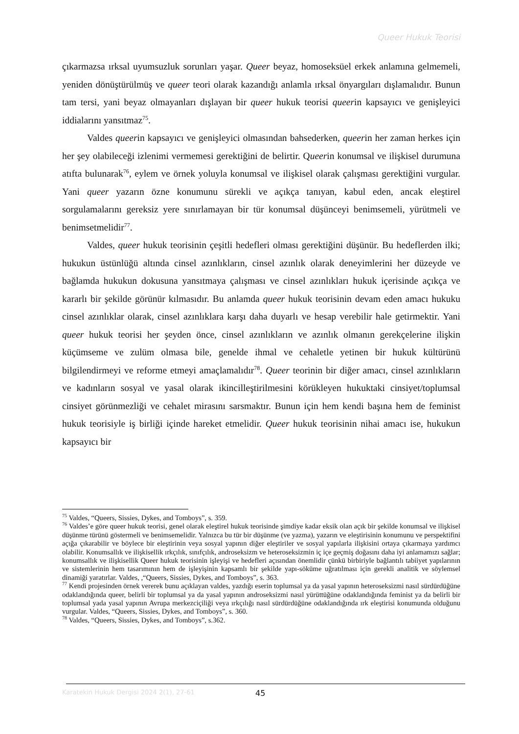Queer Hukuk Teorisi
çıkarmazsa ırksal uyumsuzluk sorunları yaşar. Queer beyaz, homoseksüel erkek anlamına gelmemeli, yeniden dönüştürülmüş ve queer teori olarak kazandığı anlamla ırksal önyargıları dışlamalıdır. Bunun tam tersi, yani beyaz olmayanları dışlayan bir queer hukuk teorisi queerin kapsayıcı ve genişleyici iddialarını yansıtmaz<sup>75</sup>.
Valdes queerin kapsayıcı ve genişleyici olmasından bahsederken, queerin her zaman herkes için her şey olabileceği izlenimi vermemesi gerektiğini de belirtir. Queerin konumsal ve ilişkisel durumuna atıfta bulunarak<sup>76</sup>, eylem ve örnek yoluyla konumsal ve ilişkisel olarak çalışması gerektiğini vurgular. Yani queer yazarın özne konumunu sürekli ve açıkça tanıyan, kabul eden, ancak eleştirel sorgulamalarını gereksiz yere sınırlamayan bir tür konumsal düşünceyi benimsemeli, yürütmeli ve benimsetmelidir<sup>77</sup>.
Valdes, queer hukuk teorisinin çeşitli hedefleri olması gerektiğini düşünür. Bu hedeflerden ilki; hukukun üstünlüğü altında cinsel azınlıkların, cinsel azınlık olarak deneyimlerini her düzeyde ve bağlamda hukukun dokusuna yansıtmaya çalışması ve cinsel azınlıkları hukuk içerisinde açıkça ve kararlı bir şekilde görünür kılmasıdır. Bu anlamda queer hukuk teorisinin devam eden amacı hukuku cinsel azınlıklar olarak, cinsel azınlıklara karşı daha duyarlı ve hesap verebilir hale getirmektir. Yani queer hukuk teorisi her şeyden önce, cinsel azınlıkların ve azınlık olmanın gerekçelerine ilişkin küçümseme ve zulüm olmasa bile, genelde ihmal ve cehaletle yetinen bir hukuk kültürünü bilgilendirmeyi ve reforme etmeyi amaçlamalıdır<sup>78</sup>. Queer teorinin bir diğer amacı, cinsel azınlıkların ve kadınların sosyal ve yasal olarak ikincilleştirilmesini körükleyen hukuktaki cinsiyet/toplumsal cinsiyet görünmezliği ve cehalet mirasını sarsmaktır. Bunun için hem kendi başına hem de feminist hukuk teorisiyle iş birliği içinde hareket etmelidir. Queer hukuk teorisinin nihai amacı ise, hukukun kapsayıcı bir
<sup>75</sup> Valdes, “Queers, Sissies, Dykes, and Tomboys”, s. 359.
<sup>76</sup> Valdes’e göre queer hukuk teorisi, genel olarak eleştirel hukuk teorisinde şimdiye kadar eksik olan açık bir şekilde konumsal ve ilişkisel düşünme türünü göstermeli ve benimsemelidir. Yalnızca bu tür bir düşünme (ve yazma), yazarın ve eleştirisinin konumunu ve perspektifini açığa çıkarabilir ve böylece bir eleştirinin veya sosyal yapının diğer eleştiriler ve sosyal yapılarla ilişkisini ortaya çıkarmaya yardımcı olabilir. Konumsallık ve ilişkisellik ırkçılık, sınıfçılık, androseksizm ve heteroseksizmin iç içe geçmiş doğasını daha iyi anlamamızı sağlar; konumsallık ve ilişkisellik Queer hukuk teorisinin işleyişi ve hedefleri açısından önemlidir çünkü birbiriyle bağlantılı tabiiyet yapılarının ve sistemlerinin hem tasarımının hem de işleyişinin kapsamlı bir şekilde yapı-söküme uğratılması için gerekli analitik ve söylemsel dinamiği yaratırlar. Valdes, ,“Queers, Sissies, Dykes, and Tomboys”, s. 363.
<sup>77</sup> Kendi projesinden örnek vererek bunu açıklayan valdes, yazdığı eserin toplumsal ya da yasal yapının heteroseksizmi nasıl sürdürdüğüne odaklandığında queer, belirli bir toplumsal ya da yasal yapının androseksizmi nasıl yürüttüğüne odaklandığında feminist ya da belirli bir toplumsal yada yasal yapının Avrupa merkezciçiliği veya ırkçılığı nasıl sürdürdüğüne odaklandığında ırk eleştirisi konumunda olduğunu vurgular. Valdes, “Queers, Sissies, Dykes, and Tomboys”, s. 360.
<sup>78</sup> Valdes, “Queers, Sissies, Dykes, and Tomboys”, s.362.
Karatekin Hukuk Dergisi 2024 2(1), 27-61 45